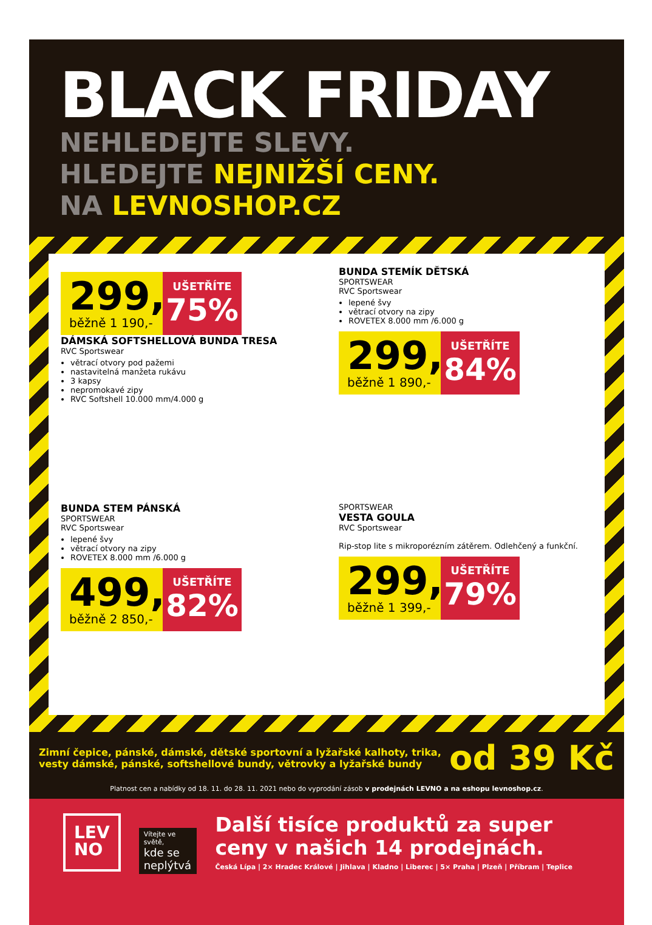BLACK FRIDAY
NEHLEDEJTE SLEVY.
HLEDEJTE NEJNIŽŠÍ CENY.
NA LEVNOSHOP.CZ
299,-
běžně 1 190,-
UŠETŘÍTE
75%
DÁMSKÁ SOFTSHELLOVÁ BUNDA TRESA
RVC Sportswear
větrací otvory pod pažemi
nastavitelná manžeta rukávu
3 kapsy
nepromokavé zipy
RVC Softshell 10.000 mm/4.000 g
BUNDA STEMÍK DĚTSKÁ
SPORTSWEAR
RVC Sportswear
lepené švy
větrací otvory na zipy
ROVETEX 8.000 mm /6.000 g
299,-
běžně 1 890,-
UŠETŘÍTE
84%
BUNDA STEM PÁNSKÁ
SPORTSWEAR
RVC Sportswear
lepené švy
větrací otvory na zipy
ROVETEX 8.000 mm /6.000 g
499,-
běžně 2 850,-
UŠETŘÍTE
82%
SPORTSWEAR
VESTA GOULA
RVC Sportswear
Rip-stop lite s mikroporézním zátěrem. Odlehčený a funkční.
299,-
běžně 1 399,-
UŠETŘÍTE
79%
Zimní čepice, pánské, dámské, dětské sportovní a lyžařské kalhoty, trika,
vesty dámské, pánské, softshellové bundy, větrovky a lyžařské bundy
od 39 Kč
Platnost cen a nabídky od 18. 11. do 28. 11. 2021 nebo do vyprodání zásob v prodejnách LEVNO a na eshopu levnoshop.cz.
LEV
NO
Vítejte ve světě,
kde se neplýtvá
Další tisíce produktů za super ceny v našich 14 prodejnách.
Česká Lípa | 2× Hradec Králové | Jihlava | Kladno | Liberec | 5× Praha | Plzeň | Příbram | Teplice